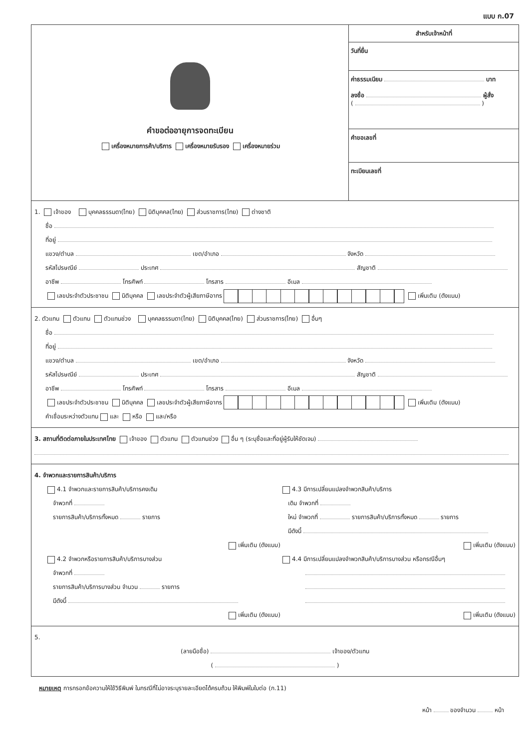แบบ ก.07
คำขอต่ออายุการจดทะเบียน
เครื่องหมายการค้า/บริการ เครื่องหมายรับรอง เครื่องหมายร่วม
สำหรับเจ้าหน้าที่
วันที่ยื่น
ค่าธรรมเนียม บาท
ลงชื่อ ผู้สั่ง
( )
คำขอเลขที่
ทะเบียนเลขที่
1. เจ้าของ บุคคลธรรมดา(ไทย) นิติบุคคล(ไทย) ส่วนราชการ(ไทย) ต่างชาติ
ชื่อ
ที่อยู่
แขวง/ตำบล เขต/อำเภอ จังหวัด
รหัสไปรษณีย์ ประเทศ สัญชาติ
อาชีพ โทรศัพท์ โทรสาร อีเมล
เลขประจำตัวประชาชน นิติบุคคล เลขประจำตัวผู้เสียภาษีอากร เพิ่มเติม (ดังแนบ)
2. ตัวแทน ตัวแทน ตัวแทนช่วง บุคคลธรรมดา(ไทย) นิติบุคคล(ไทย) ส่วนราชการ(ไทย) อื่นๆ
ชื่อ
ที่อยู่
แขวง/ตำบล เขต/อำเภอ จังหวัด
รหัสไปรษณีย์ ประเทศ สัญชาติ
อาชีพ โทรศัพท์ โทรสาร อีเมล
เลขประจำตัวประชาชน นิติบุคคล เลขประจำตัวผู้เสียภาษีอากร เพิ่มเติม (ดังแนบ)
คำเชื่อมระหว่างตัวแทน และ หรือ และ/หรือ
3. สถานที่ติดต่อภายในประเทศไทย เจ้าของ ตัวแทน ตัวแทนช่วง อื่น ๆ (ระบุชื่อและที่อยู่ผู้รับให้ชัดเจน)
4. จำพวกและรายการสินค้า/บริการ
4.1 จำพวกและรายการสินค้า/บริการคงเดิม
จำพวกที่
รายการสินค้า/บริการทั้งหมด รายการ
เพิ่มเติม (ดังแนบ)
4.2 จำพวกหรือรายการสินค้า/บริการบางส่วน
จำพวกที่
รายการสินค้า/บริการบางส่วน จำนวน รายการ
มีดังนี้
เพิ่มเติม (ดังแนบ)
4.3 มีการเปลี่ยนแปลงจำพวกสินค้า/บริการ
เดิม จำพวกที่
ใหม่ จำพวกที่ รายการสินค้า/บริการทั้งหมด รายการ
มีดังนี้
เพิ่มเติม (ดังแนบ)
4.4 มีการเปลี่ยนแปลงจำพวกสินค้า/บริการบางส่วน หรือกรณีอื่นๆ
เพิ่มเติม (ดังแนบ)
5.
(ลายมือชื่อ) เจ้าของ/ตัวแทน
( )
หมายเหตุ การกรอกข้อความให้ใช้วิธีพิมพ์ ในกรณีที่ไม่อาจระบุรายละเอียดได้ครบถ้วน ให้พิมพ์ในใบต่อ (ก.11)
หน้า ของจำนวน หน้า